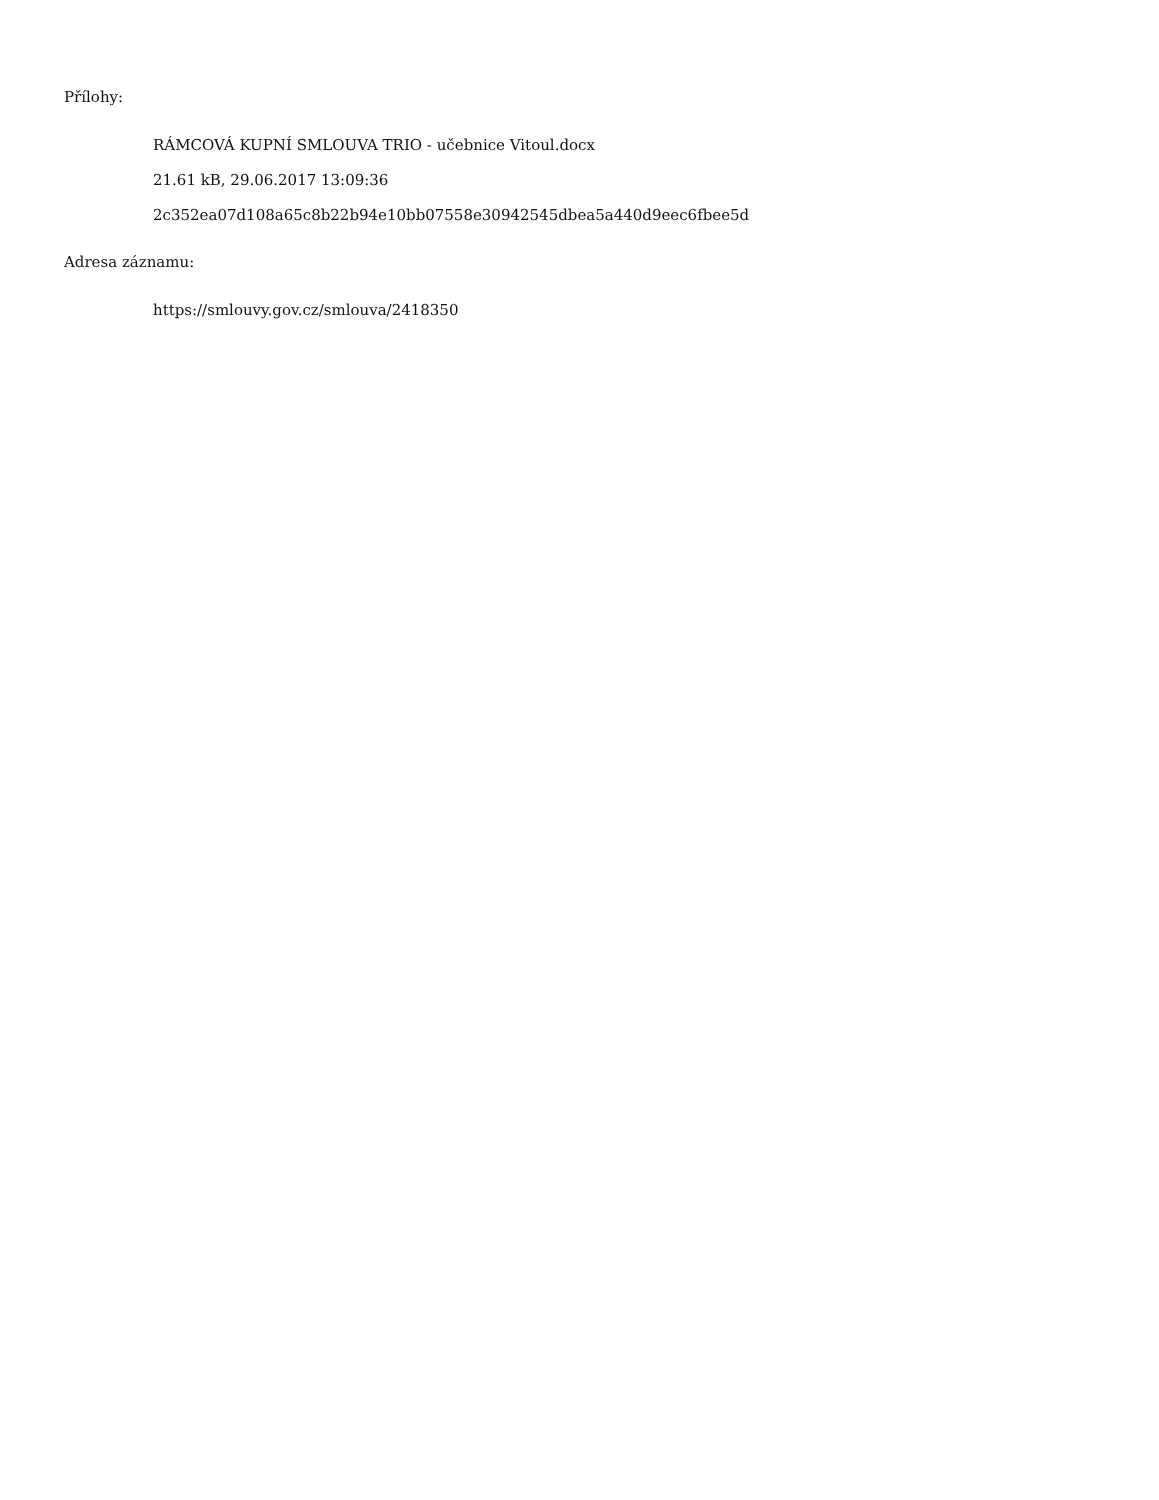Přílohy:
RÁMCOVÁ KUPNÍ SMLOUVA TRIO - učebnice Vitoul.docx
21.61 kB, 29.06.2017 13:09:36
2c352ea07d108a65c8b22b94e10bb07558e30942545dbea5a440d9eec6fbee5d
Adresa záznamu:
https://smlouvy.gov.cz/smlouva/2418350